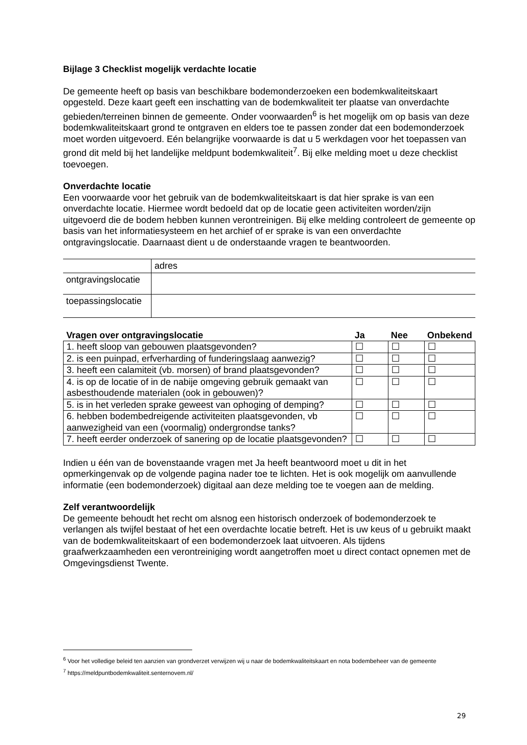Bijlage 3 Checklist mogelijk verdachte locatie
De gemeente heeft op basis van beschikbare bodemonderzoeken een bodemkwaliteitskaart opgesteld. Deze kaart geeft een inschatting van de bodemkwaliteit ter plaatse van onverdachte gebieden/terreinen binnen de gemeente. Onder voorwaarden<sup>6</sup> is het mogelijk om op basis van deze bodemkwaliteitskaart grond te ontgraven en elders toe te passen zonder dat een bodemonderzoek moet worden uitgevoerd. Eén belangrijke voorwaarde is dat u 5 werkdagen voor het toepassen van grond dit meld bij het landelijke meldpunt bodemkwaliteit<sup>7</sup>. Bij elke melding moet u deze checklist toevoegen.
Onverdachte locatie
Een voorwaarde voor het gebruik van de bodemkwaliteitskaart is dat hier sprake is van een onverdachte locatie. Hiermee wordt bedoeld dat op de locatie geen activiteiten worden/zijn uitgevoerd die de bodem hebben kunnen verontreinigen. Bij elke melding controleert de gemeente op basis van het informatiesysteem en het archief of er sprake is van een onverdachte ontgravingslocatie. Daarnaast dient u de onderstaande vragen te beantwoorden.
| | adres |
| ontgravingslocatie | |
| toepassingslocatie | |
| Vragen over ontgravingslocatie | Ja | Nee | Onbekend |
| --- | --- | --- | --- |
| 1. heeft sloop van gebouwen plaatsgevonden? | ☐ | ☐ | ☐ |
| 2. is een puinpad, erfverharding of funderingslaag aanwezig? | ☐ | ☐ | ☐ |
| 3. heeft een calamiteit (vb. morsen) of brand plaatsgevonden? | ☐ | ☐ | ☐ |
| 4. is op de locatie of in de nabije omgeving gebruik gemaakt van asbesthoudende materialen (ook in gebouwen)? | ☐ | ☐ | ☐ |
| 5. is in het verleden sprake geweest van ophoging of demping? | ☐ | ☐ | ☐ |
| 6. hebben bodembedreigende activiteiten plaatsgevonden, vb aanwezigheid van een (voormalig) ondergrondse tanks? | ☐ | ☐ | ☐ |
| 7. heeft eerder onderzoek of sanering op de locatie plaatsgevonden? | ☐ | ☐ | ☐ |
Indien u één van de bovenstaande vragen met Ja heeft beantwoord moet u dit in het opmerkingenvak op de volgende pagina nader toe te lichten. Het is ook mogelijk om aanvullende informatie (een bodemonderzoek) digitaal aan deze melding toe te voegen aan de melding.
Zelf verantwoordelijk
De gemeente behoudt het recht om alsnog een historisch onderzoek of bodemonderzoek te verlangen als twijfel bestaat of het een overdachte locatie betreft. Het is uw keus of u gebruikt maakt van de bodemkwaliteitskaart of een bodemonderzoek laat uitvoeren. Als tijdens graafwerkzaamheden een verontreiniging wordt aangetroffen moet u direct contact opnemen met de Omgevingsdienst Twente.
<sup>6</sup> Voor het volledige beleid ten aanzien van grondverzet verwijzen wij u naar de bodemkwaliteitskaart en nota bodembeheer van de gemeente
<sup>7</sup> https://meldpuntbodemkwaliteit.senternovem.nl/
29